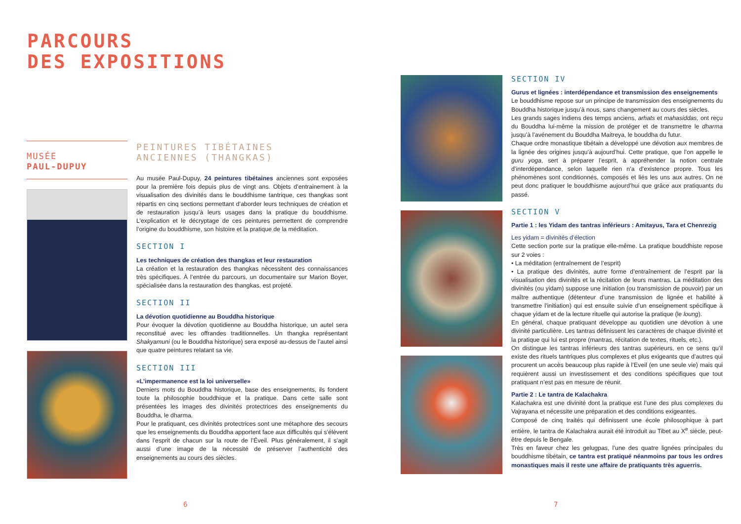PARCOURS
DES EXPOSITIONS
MUSÉE
PAUL-DUPUY
PEINTURES TIBÉTAINES
ANCIENNES (THANGKAS)
Au musée Paul-Dupuy, 24 peintures tibétaines anciennes sont exposées pour la première fois depuis plus de vingt ans. Objets d’entrainement à la visualisation des divinités dans le bouddhisme tantrique, ces thangkas sont répartis en cinq sections permettant d’aborder leurs techniques de création et de restauration jusqu’à leurs usages dans la pratique du bouddhisme. L’explication et le décryptage de ces peintures permettent de comprendre l’origine du bouddhisme, son histoire et la pratique de la méditation.
SECTION I
Les techniques de création des thangkas et leur restauration
La création et la restauration des thangkas nécessitent des connaissances très spécifiques. À l’entrée du parcours, un documentaire sur Marion Boyer, spécialisée dans la restauration des thangkas, est projeté.
SECTION II
La dévotion quotidienne au Bouddha historique
Pour évoquer la dévotion quotidienne au Bouddha historique, un autel sera reconstitué avec les offrandes traditionnelles. Un thangka représentant Shakyamuni (ou le Bouddha historique) sera exposé au-dessus de l’autel ainsi que quatre peintures relatant sa vie.
SECTION III
«L’impermanence est la loi universelle»
Derniers mots du Bouddha historique, base des enseignements, ils fondent toute la philosophie bouddhique et la pratique. Dans cette salle sont présentées les images des divinités protectrices des enseignements du Bouddha, le dharma.
Pour le pratiquant, ces divinités protectrices sont une métaphore des secours que les enseignements du Bouddha apportent face aux difficultés qui s’élèvent dans l’esprit de chacun sur la route de l’Éveil. Plus généralement, il s’agit aussi d’une image de la nécessité de préserver l’authenticité des enseignements au cours des siècles.
SECTION IV
Gurus et lignées : interdépendance et transmission des enseignements
Le bouddhisme repose sur un principe de transmission des enseignements du Bouddha historique jusqu’à nous, sans changement au cours des siècles.
Les grands sages indiens des temps anciens, arhats et mahasiddas, ont reçu du Bouddha lui-même la mission de protéger et de transmettre le dharma jusqu’à l’avénement du Bouddha Maitreya, le bouddha du futur.
Chaque ordre monastique tibétain a développé une dévotion aux membres de la lignée des origines jusqu’à aujourd’hui. Cette pratique, que l’on appelle le guru yoga, sert à préparer l’esprit, à appréhender la notion centrale d’interdépendance, selon laquelle rien n’a d’existence propre. Tous les phénomènes sont conditionnés, composés et liés les uns aux autres. On ne peut donc pratiquer le bouddhisme aujourd’hui que grâce aux pratiquants du passé.
SECTION V
Partie 1 : les Yidam des tantras inférieurs : Amitayus, Tara et Chenrezig
Les yidam = divinités d’élection
Cette section porte sur la pratique elle-même. La pratique bouddhiste repose sur 2 voies :
• La méditation (entraînement de l’esprit)
• La pratique des divinités, autre forme d’entraînement de l’esprit par la visualisation des divinités et la récitation de leurs mantras. La méditation des divinités (ou yidam) suppose une initiation (ou transmission de pouvoir) par un maître authentique (détenteur d’une transmission de lignée et habilité à transmettre l’initiation) qui est ensuite suivie d’un enseignement spécifique à chaque yidam et de la lecture rituelle qui autorise la pratique (le loung).
En général, chaque pratiquant développe au quotidien une dévotion à une divinité particulière. Les tantras définissent les caractères de chaque divinité et la pratique qui lui est propre (mantras, récitation de textes, rituels, etc.).
On distingue les tantras inférieurs des tantras supérieurs, en ce sens qu’il existe des rituels tantriques plus complexes et plus exigeants que d’autres qui procurent un accès beaucoup plus rapide à l’Eveil (en une seule vie) mais qui requièrent aussi un investissement et des conditions spécifiques que tout pratiquant n’est pas en mesure de réunir.
Partie 2 : Le tantra de Kalachakra
Kalachakra est une divinité dont la pratique est l’une des plus complexes du Vajrayana et nécessite une préparation et des conditions exigeantes.
Composé de cinq traités qui définissent une école philosophique à part entière, le tantra de Kalachakra aurait été introduit au Tibet au X<sup>e</sup> siècle, peut-être depuis le Bengale.
Très en faveur chez les gelugpas, l’une des quatre lignées principales du bouddhisme tibétain, ce tantra est pratiqué néanmoins par tous les ordres monastiques mais il reste une affaire de pratiquants très aguerris.
6 7